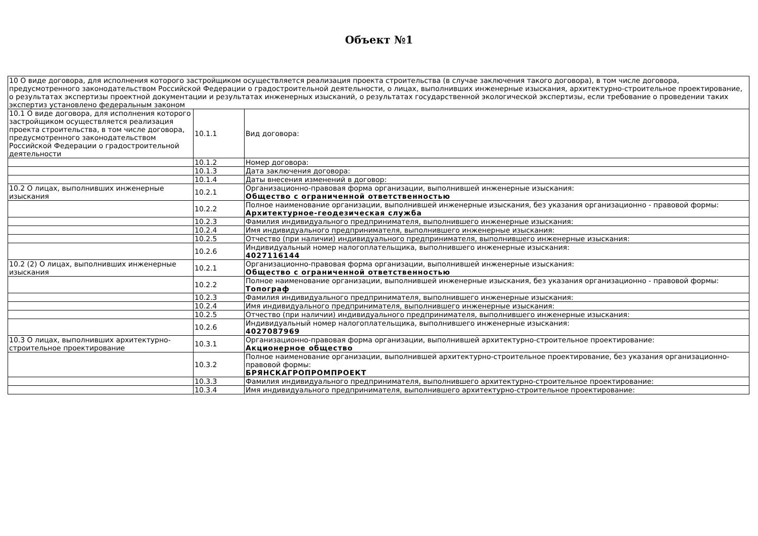Объект №1
| 10 О виде договора, для исполнения которого застройщиком осуществляется реализация проекта строительства (в случае заключения такого договора), в том числе договора, предусмотренного законодательством Российской Федерации о градостроительной деятельности, о лицах, выполнивших инженерные изыскания, архитектурно-строительное проектирование, о результатах экспертизы проектной документации и результатах инженерных изысканий, о результатах государственной экологической экспертизы, если требование о проведении таких экспертиз установлено федеральным законом | | |
| 10.1 О виде договора, для исполнения которого застройщиком осуществляется реализация проекта строительства, в том числе договора, предусмотренного законодательством Российской Федерации о градостроительной деятельности | 10.1.1 | Вид договора: |
| | 10.1.2 | Номер договора: |
| | 10.1.3 | Дата заключения договора: |
| | 10.1.4 | Даты внесения изменений в договор: |
| 10.2 О лицах, выполнивших инженерные изыскания | 10.2.1 | Организационно-правовая форма организации, выполнившей инженерные изыскания: Общество с ограниченной ответственностью |
| | 10.2.2 | Полное наименование организации, выполнившей инженерные изыскания, без указания организационно - правовой формы: Архитектурное-геодезическая служба |
| | 10.2.3 | Фамилия индивидуального предпринимателя, выполнившего инженерные изыскания: |
| | 10.2.4 | Имя индивидуального предпринимателя, выполнившего инженерные изыскания: |
| | 10.2.5 | Отчество (при наличии) индивидуального предпринимателя, выполнившего инженерные изыскания: |
| | 10.2.6 | Индивидуальный номер налогоплательщика, выполнившего инженерные изыскания: 4027116144 |
| 10.2 (2) О лицах, выполнивших инженерные изыскания | 10.2.1 | Организационно-правовая форма организации, выполнившей инженерные изыскания: Общество с ограниченной ответственностью |
| | 10.2.2 | Полное наименование организации, выполнившей инженерные изыскания, без указания организационно - правовой формы: Топограф |
| | 10.2.3 | Фамилия индивидуального предпринимателя, выполнившего инженерные изыскания: |
| | 10.2.4 | Имя индивидуального предпринимателя, выполнившего инженерные изыскания: |
| | 10.2.5 | Отчество (при наличии) индивидуального предпринимателя, выполнившего инженерные изыскания: |
| | 10.2.6 | Индивидуальный номер налогоплательщика, выполнившего инженерные изыскания: 4027087969 |
| 10.3 О лицах, выполнивших архитектурно-строительное проектирование | 10.3.1 | Организационно-правовая форма организации, выполнившей архитектурно-строительное проектирование: Акционерное общество |
| | 10.3.2 | Полное наименование организации, выполнившей архитектурно-строительное проектирование, без указания организационно-правовой формы: БРЯНСКАГРОПРОМПРОЕКТ |
| | 10.3.3 | Фамилия индивидуального предпринимателя, выполнившего архитектурно-строительное проектирование: |
| | 10.3.4 | Имя индивидуального предпринимателя, выполнившего архитектурно-строительное проектирование: |